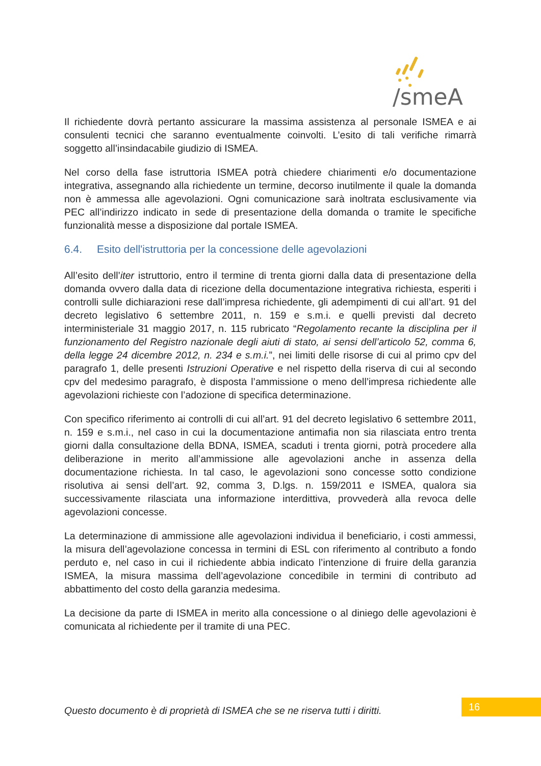/smeA
Il richiedente dovrà pertanto assicurare la massima assistenza al personale ISMEA e ai consulenti tecnici che saranno eventualmente coinvolti. L’esito di tali verifiche rimarrà soggetto all’insindacabile giudizio di ISMEA.
Nel corso della fase istruttoria ISMEA potrà chiedere chiarimenti e/o documentazione integrativa, assegnando alla richiedente un termine, decorso inutilmente il quale la domanda non è ammessa alle agevolazioni. Ogni comunicazione sarà inoltrata esclusivamente via PEC all’indirizzo indicato in sede di presentazione della domanda o tramite le specifiche funzionalità messe a disposizione dal portale ISMEA.
6.4. Esito dell'istruttoria per la concessione delle agevolazioni
All’esito dell’iter istruttorio, entro il termine di trenta giorni dalla data di presentazione della domanda ovvero dalla data di ricezione della documentazione integrativa richiesta, esperiti i controlli sulle dichiarazioni rese dall’impresa richiedente, gli adempimenti di cui all’art. 91 del decreto legislativo 6 settembre 2011, n. 159 e s.m.i. e quelli previsti dal decreto interministeriale 31 maggio 2017, n. 115 rubricato “Regolamento recante la disciplina per il funzionamento del Registro nazionale degli aiuti di stato, ai sensi dell’articolo 52, comma 6, della legge 24 dicembre 2012, n. 234 e s.m.i.”, nei limiti delle risorse di cui al primo cpv del paragrafo 1, delle presenti Istruzioni Operative e nel rispetto della riserva di cui al secondo cpv del medesimo paragrafo, è disposta l’ammissione o meno dell’impresa richiedente alle agevolazioni richieste con l’adozione di specifica determinazione.
Con specifico riferimento ai controlli di cui all’art. 91 del decreto legislativo 6 settembre 2011, n. 159 e s.m.i., nel caso in cui la documentazione antimafia non sia rilasciata entro trenta giorni dalla consultazione della BDNA, ISMEA, scaduti i trenta giorni, potrà procedere alla deliberazione in merito all’ammissione alle agevolazioni anche in assenza della documentazione richiesta. In tal caso, le agevolazioni sono concesse sotto condizione risolutiva ai sensi dell’art. 92, comma 3, D.lgs. n. 159/2011 e ISMEA, qualora sia successivamente rilasciata una informazione interdittiva, provvederà alla revoca delle agevolazioni concesse.
La determinazione di ammissione alle agevolazioni individua il beneficiario, i costi ammessi, la misura dell’agevolazione concessa in termini di ESL con riferimento al contributo a fondo perduto e, nel caso in cui il richiedente abbia indicato l’intenzione di fruire della garanzia ISMEA, la misura massima dell’agevolazione concedibile in termini di contributo ad abbattimento del costo della garanzia medesima.
La decisione da parte di ISMEA in merito alla concessione o al diniego delle agevolazioni è comunicata al richiedente per il tramite di una PEC.
Questo documento è di proprietà di ISMEA che se ne riserva tutti i diritti.
16